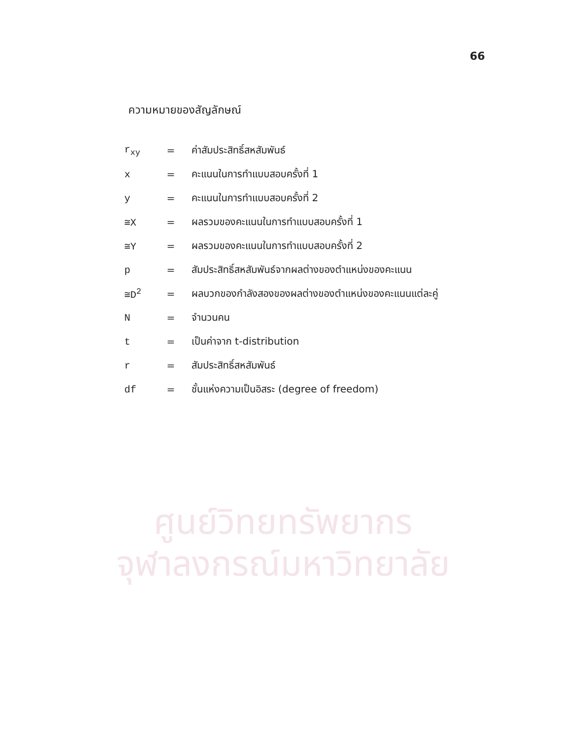66
ความหมายของสัญลักษณ์
| r<sub>xy</sub> | = | ค่าสัมประสิทธิ์สหสัมพันธ์ |
| x | = | คะแนนในการทำแบบสอบครั้งที่ 1 |
| y | = | คะแนนในการทำแบบสอบครั้งที่ 2 |
| ≅X | = | ผลรวมของคะแนนในการทำแบบสอบครั้งที่ 1 |
| ≅Y | = | ผลรวมของคะแนนในการทำแบบสอบครั้งที่ 2 |
| p | = | สัมประสิทธิ์สหสัมพันธ์จากผลต่างของตำแหน่งของคะแนน |
| ≅D<sup>2</sup> | = | ผลบวกของกำลังสองของผลต่างของตำแหน่งของคะแนนแต่ละคู่ |
| N | = | จำนวนคน |
| t | = | เป็นค่าจาก t-distribution |
| r | = | สัมประสิทธิ์สหสัมพันธ์ |
| df | = | ชั้นแห่งความเป็นอิสระ (degree of freedom) |
ศูนย์วิทยทรัพยากร
จุฬาลงกรณ์มหาวิทยาลัย